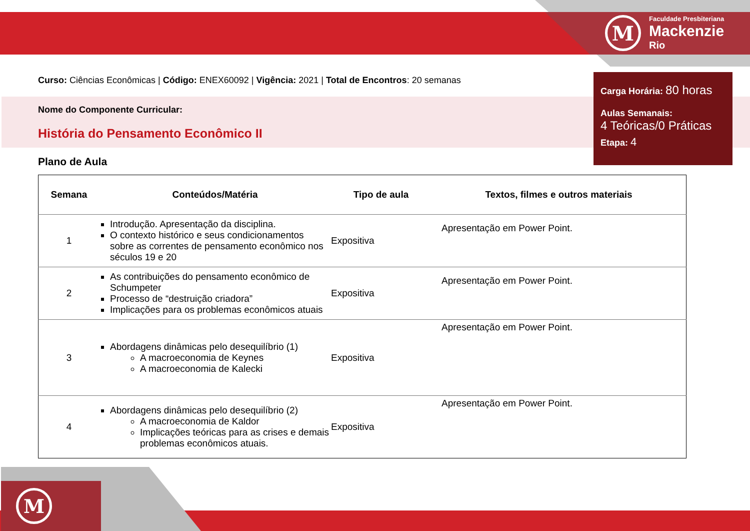M
Faculdade Presbiteriana
Mackenzie
Rio
Carga Horária: 80 horas
Aulas Semanais:
4 Teóricas/0 Práticas
Etapa: 4
Curso: Ciências Econômicas | Código: ENEX60092 | Vigência: 2021 | Total de Encontros: 20 semanas
Nome do Componente Curricular:
História do Pensamento Econômico II
Plano de Aula
| Semana | Conteúdos/Matéria | Tipo de aula | Textos, filmes e outros materiais |
| --- | --- | --- | --- |
| 1 | Introdução. Apresentação da disciplina. O contexto histórico e seus condicionamentos sobre as correntes de pensamento econômico nos séculos 19 e 20 | Expositiva | Apresentação em Power Point. |
| 2 | As contribuições do pensamento econômico de Schumpeter Processo de “destruição criadora” Implicações para os problemas econômicos atuais | Expositiva | Apresentação em Power Point. |
| 3 | Abordagens dinâmicas pelo desequilíbrio (1) A macroeconomia de Keynes A macroeconomia de Kalecki | Expositiva | Apresentação em Power Point. |
| 4 | Abordagens dinâmicas pelo desequilíbrio (2) A macroeconomia de Kaldor Implicações teóricas para as crises e demais problemas econômicos atuais. | Expositiva | Apresentação em Power Point. |
M